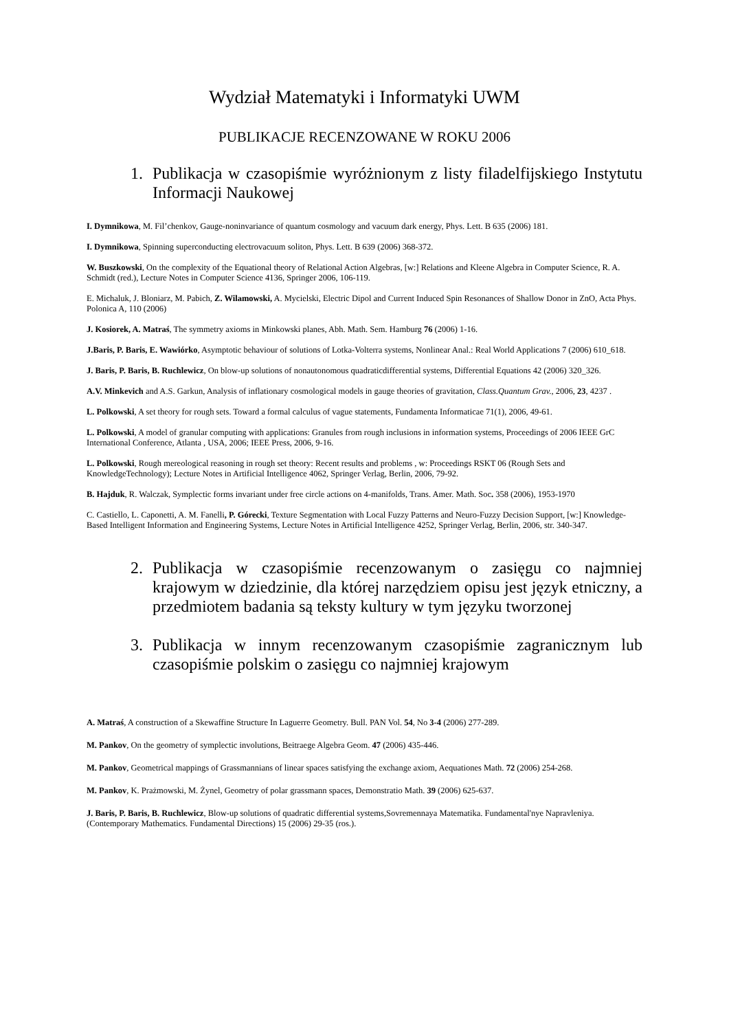Wydział Matematyki i Informatyki UWM
PUBLIKACJE RECENZOWANE W ROKU 2006
1. Publikacja w czasopiśmie wyróżnionym z listy filadelfijskiego Instytutu Informacji Naukowej
I. Dymnikowa, M. Fil’chenkov, Gauge-noninvariance of quantum cosmology and vacuum dark energy, Phys. Lett. B 635 (2006) 181.
I. Dymnikowa, Spinning superconducting electrovacuum soliton, Phys. Lett. B 639 (2006) 368-372.
W. Buszkowski, On the complexity of the Equational theory of Relational Action Algebras, [w:] Relations and Kleene Algebra in Computer Science, R. A. Schmidt (red.), Lecture Notes in Computer Science 4136, Springer 2006, 106-119.
E. Michaluk, J. Bloniarz, M. Pabich, Z. Wilamowski, A. Mycielski, Electric Dipol and Current Induced Spin Resonances of Shallow Donor in ZnO, Acta Phys. Polonica A, 110 (2006)
J. Kosiorek, A. Matraś, The symmetry axioms in Minkowski planes, Abh. Math. Sem. Hamburg 76 (2006) 1-16.
J.Baris, P. Baris, E. Wawiórko, Asymptotic behaviour of solutions of Lotka-Volterra systems, Nonlinear Anal.: Real World Applications 7 (2006) 610_618.
J. Baris, P. Baris, B. Ruchlewicz, On blow-up solutions of nonautonomous quadraticdifferential systems, Differential Equations 42 (2006) 320_326.
A.V. Minkevich and A.S. Garkun, Analysis of inflationary cosmological models in gauge theories of gravitation, Class.Quantum Grav., 2006, 23, 4237 .
L. Polkowski, A set theory for rough sets. Toward a formal calculus of vague statements, Fundamenta Informaticae 71(1), 2006, 49-61.
L. Polkowski, A model of granular computing with applications: Granules from rough inclusions in information systems, Proceedings of 2006 IEEE GrC International Conference, Atlanta , USA, 2006; IEEE Press, 2006, 9-16.
L. Polkowski, Rough mereological reasoning in rough set theory: Recent results and problems , w: Proceedings RSKT 06 (Rough Sets and KnowledgeTechnology); Lecture Notes in Artificial Intelligence 4062, Springer Verlag, Berlin, 2006, 79-92.
B. Hajduk, R. Walczak, Symplectic forms invariant under free circle actions on 4-manifolds, Trans. Amer. Math. Soc. 358 (2006), 1953-1970
C. Castiello, L. Caponetti, A. M. Fanelli, P. Górecki, Texture Segmentation with Local Fuzzy Patterns and Neuro-Fuzzy Decision Support, [w:] Knowledge-Based Intelligent Information and Engineering Systems, Lecture Notes in Artificial Intelligence 4252, Springer Verlag, Berlin, 2006, str. 340-347.
2. Publikacja w czasopiśmie recenzowanym o zasięgu co najmniej krajowym w dziedzinie, dla której narzędziem opisu jest język etniczny, a przedmiotem badania są teksty kultury w tym języku tworzonej
3. Publikacja w innym recenzowanym czasopiśmie zagranicznym lub czasopiśmie polskim o zasięgu co najmniej krajowym
A. Matraś, A construction of a Skewaffine Structure In Laguerre Geometry. Bull. PAN Vol. 54, No 3-4 (2006) 277-289.
M. Pankov, On the geometry of symplectic involutions, Beitraege Algebra Geom. 47 (2006) 435-446.
M. Pankov, Geometrical mappings of Grassmannians of linear spaces satisfying the exchange axiom, Aequationes Math. 72 (2006) 254-268.
M. Pankov, K. Prażmowski, M. Żynel, Geometry of polar grassmann spaces, Demonstratio Math. 39 (2006) 625-637.
J. Baris, P. Baris, B. Ruchlewicz, Blow-up solutions of quadratic differential systems,Sovremennaya Matematika. Fundamental'nye Napravleniya. (Contemporary Mathematics. Fundamental Directions) 15 (2006) 29-35 (ros.).